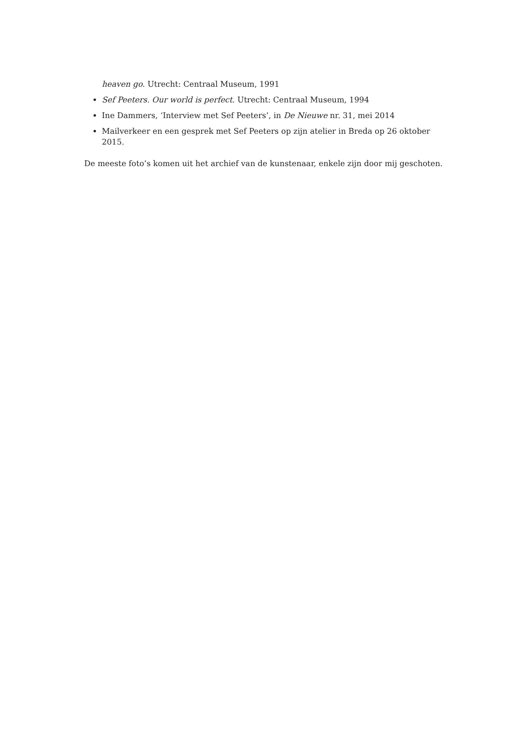heaven go. Utrecht: Centraal Museum, 1991
Sef Peeters. Our world is perfect. Utrecht: Centraal Museum, 1994
Ine Dammers, ‘Interview met Sef Peeters’, in De Nieuwe nr. 31, mei 2014
Mailverkeer en een gesprek met Sef Peeters op zijn atelier in Breda op 26 oktober 2015.
De meeste foto’s komen uit het archief van de kunstenaar, enkele zijn door mij geschoten.